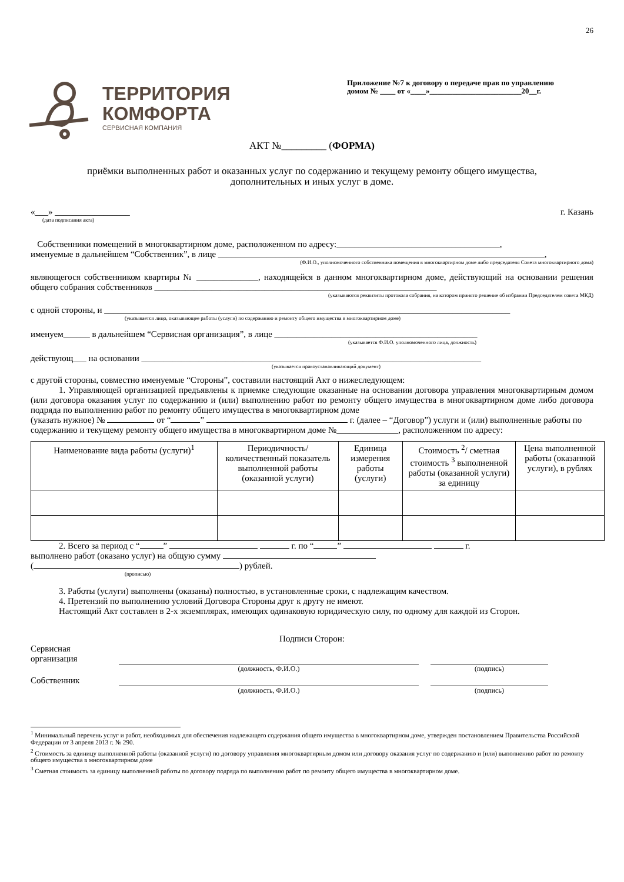26
ТЕРРИТОРИЯ
КОМФОРТА
СЕРВИСНАЯ КОМПАНИЯ
Приложение №7 к договору о передаче прав по управлению
домом № ____ от «____»________________________20__г.
АКТ №_________ (ФОРМА)
приёмки выполненных работ и оказанных услуг по содержанию и текущему ремонту общего имущества,
дополнительных и иных услуг в доме.
«___» _________________ г. Казань
(дата подписания акта)
Собственники помещений в многоквартирном доме, расположенном по адресу:_____________________________________,
именуемые в дальнейшем “Собственник”, в лице __________________________________________________________________________,
(Ф.И.О., уполномоченного собственника помещения в многоквартирном доме либо председателя Совета многоквартирного дома)
являющегося собственником квартиры № ______________, находящейся в данном многоквартирном доме, действующий на основании решения общего собрания собственников ________________________________________________________________
(указываются реквизиты протокола собрания, на котором принято решение об избрании Председателем совета МКД)
с одной стороны, и ____________________________________________________________________________________________
(указывается лицо, оказывающее работы (услуги) по содержанию и ремонту общего имущества в многоквартирном доме)
именуем______ в дальнейшем “Сервисная организация”, в лице ______________________________________________
(указывается Ф.И.О. уполномоченного лица, должность)
действующ___ на основании _____________________________________________________________________________
(указывается правоустанавливающий документ)
с другой стороны, совместно именуемые “Стороны”, составили настоящий Акт о нижеследующем:
1. Управляющей организацией предъявлены к приемке следующие оказанные на основании договора управления многоквартирным домом (или договора оказания услуг по содержанию и (или) выполнению работ по ремонту общего имущества в многоквартирном доме либо договора подряда по выполнению работ по ремонту общего имущества в многоквартирном доме
(указать нужное) № от “ ” г. (далее – “Договор”) услуги и (или) выполненные работы по содержанию и текущему ремонту общего имущества в многоквартирном доме №______________, расположенном по адресу:
| Наименование вида работы (услуги)<sup>1</sup> | Периодичность/ количественный показатель выполненной работы (оказанной услуги) | Единица измерения работы (услуги) | Стоимость <sup>2</sup>/ сметная стоимость <sup>3</sup> выполненной работы (оказанной услуги) за единицу | Цена выполненной работы (оказанной услуги), в рублях |
| --- | --- | --- | --- | --- |
2. Всего за период с “ ” г. по “ ” г.
выполнено работ (оказано услуг) на общую сумму
( ) рублей.
(прописью)
3. Работы (услуги) выполнены (оказаны) полностью, в установленные сроки, с надлежащим качеством.
4. Претензий по выполнению условий Договора Стороны друг к другу не имеют.
Настоящий Акт составлен в 2-х экземплярах, имеющих одинаковую юридическую силу, по одному для каждой из Сторон.
Подписи Сторон:
Сервисная
организация
(должность, Ф.И.О.)
(подпись)
Собственник
(должность, Ф.И.О.)
(подпись)
<sup>1</sup> Минимальный перечень услуг и работ, необходимых для обеспечения надлежащего содержания общего имущества в многоквартирном доме, утвержден постановлением Правительства Российской Федерации от 3 апреля 2013 г. № 290.
<sup>2</sup> Стоимость за единицу выполненной работы (оказанной услуги) по договору управления многоквартирным домом или договору оказания услуг по содержанию и (или) выполнению работ по ремонту общего имущества в многоквартирном доме
<sup>3</sup> Сметная стоимость за единицу выполненной работы по договору подряда по выполнению работ по ремонту общего имущества в многоквартирном доме.